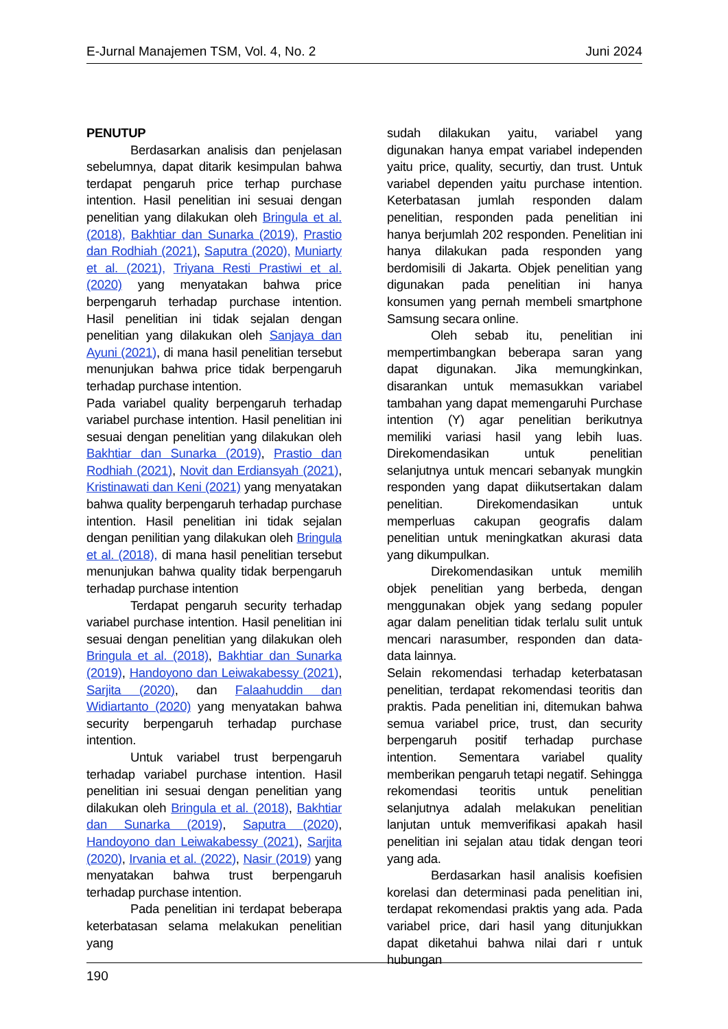E-Jurnal Manajemen TSM, Vol. 4, No. 2 Juni 2024
PENUTUP
Berdasarkan analisis dan penjelasan sebelumnya, dapat ditarik kesimpulan bahwa terdapat pengaruh price terhap purchase intention. Hasil penelitian ini sesuai dengan penelitian yang dilakukan oleh Bringula et al. (2018), Bakhtiar dan Sunarka (2019), Prastio dan Rodhiah (2021), Saputra (2020), Muniarty et al. (2021), Triyana Resti Prastiwi et al. (2020) yang menyatakan bahwa price berpengaruh terhadap purchase intention. Hasil penelitian ini tidak sejalan dengan penelitian yang dilakukan oleh Sanjaya dan Ayuni (2021), di mana hasil penelitian tersebut menunjukan bahwa price tidak berpengaruh terhadap purchase intention.
Pada variabel quality berpengaruh terhadap variabel purchase intention. Hasil penelitian ini sesuai dengan penelitian yang dilakukan oleh Bakhtiar dan Sunarka (2019), Prastio dan Rodhiah (2021), Novit dan Erdiansyah (2021), Kristinawati dan Keni (2021) yang menyatakan bahwa quality berpengaruh terhadap purchase intention. Hasil penelitian ini tidak sejalan dengan penilitian yang dilakukan oleh Bringula et al. (2018), di mana hasil penelitian tersebut menunjukan bahwa quality tidak berpengaruh terhadap purchase intention
Terdapat pengaruh security terhadap variabel purchase intention. Hasil penelitian ini sesuai dengan penelitian yang dilakukan oleh Bringula et al. (2018), Bakhtiar dan Sunarka (2019), Handoyono dan Leiwakabessy (2021), Sarjita (2020), dan Falaahuddin dan Widiartanto (2020) yang menyatakan bahwa security berpengaruh terhadap purchase intention.
Untuk variabel trust berpengaruh terhadap variabel purchase intention. Hasil penelitian ini sesuai dengan penelitian yang dilakukan oleh Bringula et al. (2018), Bakhtiar dan Sunarka (2019), Saputra (2020), Handoyono dan Leiwakabessy (2021), Sarjita (2020), Irvania et al. (2022), Nasir (2019) yang menyatakan bahwa trust berpengaruh terhadap purchase intention.
Pada penelitian ini terdapat beberapa keterbatasan selama melakukan penelitian yang
sudah dilakukan yaitu, variabel yang digunakan hanya empat variabel independen yaitu price, quality, securtiy, dan trust. Untuk variabel dependen yaitu purchase intention. Keterbatasan jumlah responden dalam penelitian, responden pada penelitian ini hanya berjumlah 202 responden. Penelitian ini hanya dilakukan pada responden yang berdomisili di Jakarta. Objek penelitian yang digunakan pada penelitian ini hanya konsumen yang pernah membeli smartphone Samsung secara online.
Oleh sebab itu, penelitian ini mempertimbangkan beberapa saran yang dapat digunakan. Jika memungkinkan, disarankan untuk memasukkan variabel tambahan yang dapat memengaruhi Purchase intention (Y) agar penelitian berikutnya memiliki variasi hasil yang lebih luas. Direkomendasikan untuk penelitian selanjutnya untuk mencari sebanyak mungkin responden yang dapat diikutsertakan dalam penelitian. Direkomendasikan untuk memperluas cakupan geografis dalam penelitian untuk meningkatkan akurasi data yang dikumpulkan.
Direkomendasikan untuk memilih objek penelitian yang berbeda, dengan menggunakan objek yang sedang populer agar dalam penelitian tidak terlalu sulit untuk mencari narasumber, responden dan data-data lainnya.
Selain rekomendasi terhadap keterbatasan penelitian, terdapat rekomendasi teoritis dan praktis. Pada penelitian ini, ditemukan bahwa semua variabel price, trust, dan security berpengaruh positif terhadap purchase intention. Sementara variabel quality memberikan pengaruh tetapi negatif. Sehingga rekomendasi teoritis untuk penelitian selanjutnya adalah melakukan penelitian lanjutan untuk memverifikasi apakah hasil penelitian ini sejalan atau tidak dengan teori yang ada.
Berdasarkan hasil analisis koefisien korelasi dan determinasi pada penelitian ini, terdapat rekomendasi praktis yang ada. Pada variabel price, dari hasil yang ditunjukkan dapat diketahui bahwa nilai dari r untuk hubungan
190